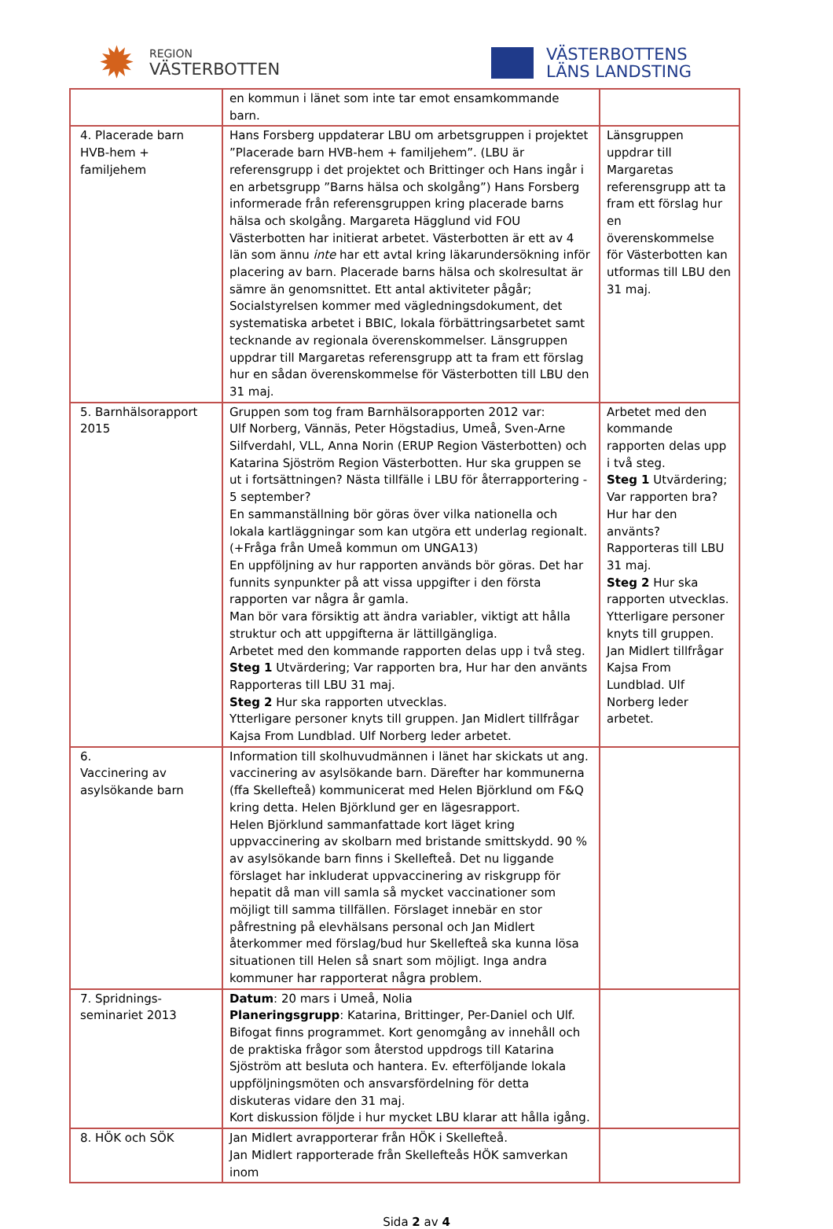✹
REGION
VÄSTERBOTTEN
VÄSTERBOTTENS
LÄNS LANDSTING
| | en kommun i länet som inte tar emot ensamkommande barn. | |
| 4. Placerade barn HVB-hem + familjehem | Hans Forsberg uppdaterar LBU om arbetsgruppen i projektet ”Placerade barn HVB-hem + familjehem”. (LBU är referensgrupp i det projektet och Brittinger och Hans ingår i en arbetsgrupp ”Barns hälsa och skolgång”) Hans Forsberg informerade från referensgruppen kring placerade barns hälsa och skolgång. Margareta Hägglund vid FOU Västerbotten har initierat arbetet. Västerbotten är ett av 4 län som ännu inte har ett avtal kring läkarundersökning inför placering av barn. Placerade barns hälsa och skolresultat är sämre än genomsnittet. Ett antal aktiviteter pågår; Socialstyrelsen kommer med vägledningsdokument, det systematiska arbetet i BBIC, lokala förbättringsarbetet samt tecknande av regionala överenskommelser. Länsgruppen uppdrar till Margaretas referensgrupp att ta fram ett förslag hur en sådan överenskommelse för Västerbotten till LBU den 31 maj. | Länsgruppen uppdrar till Margaretas referensgrupp att ta fram ett förslag hur en överenskommelse för Västerbotten kan utformas till LBU den 31 maj. |
| 5. Barnhälsorapport 2015 | Gruppen som tog fram Barnhälsorapporten 2012 var: Ulf Norberg, Vännäs, Peter Högstadius, Umeå, Sven-Arne Silfverdahl, VLL, Anna Norin (ERUP Region Västerbotten) och Katarina Sjöström Region Västerbotten. Hur ska gruppen se ut i fortsättningen? Nästa tillfälle i LBU för återrapportering - 5 september? En sammanställning bör göras över vilka nationella och lokala kartläggningar som kan utgöra ett underlag regionalt. (+Fråga från Umeå kommun om UNGA13) En uppföljning av hur rapporten används bör göras. Det har funnits synpunkter på att vissa uppgifter i den första rapporten var några år gamla. Man bör vara försiktig att ändra variabler, viktigt att hålla struktur och att uppgifterna är lättillgängliga. Arbetet med den kommande rapporten delas upp i två steg. Steg 1 Utvärdering; Var rapporten bra, Hur har den använts Rapporteras till LBU 31 maj. Steg 2 Hur ska rapporten utvecklas. Ytterligare personer knyts till gruppen. Jan Midlert tillfrågar Kajsa From Lundblad. Ulf Norberg leder arbetet. | Arbetet med den kommande rapporten delas upp i två steg. Steg 1 Utvärdering; Var rapporten bra? Hur har den använts? Rapporteras till LBU 31 maj. Steg 2 Hur ska rapporten utvecklas. Ytterligare personer knyts till gruppen. Jan Midlert tillfrågar Kajsa From Lundblad. Ulf Norberg leder arbetet. |
| 6. Vaccinering av asylsökande barn | Information till skolhuvudmännen i länet har skickats ut ang. vaccinering av asylsökande barn. Därefter har kommunerna (ffa Skellefteå) kommunicerat med Helen Björklund om F&Q kring detta. Helen Björklund ger en lägesrapport. Helen Björklund sammanfattade kort läget kring uppvaccinering av skolbarn med bristande smittskydd. 90 % av asylsökande barn finns i Skellefteå. Det nu liggande förslaget har inkluderat uppvaccinering av riskgrupp för hepatit då man vill samla så mycket vaccinationer som möjligt till samma tillfällen. Förslaget innebär en stor påfrestning på elevhälsans personal och Jan Midlert återkommer med förslag/bud hur Skellefteå ska kunna lösa situationen till Helen så snart som möjligt. Inga andra kommuner har rapporterat några problem. | |
| 7. Spridnings-seminariet 2013 | Datum : 20 mars i Umeå, Nolia Planeringsgrupp : Katarina, Brittinger, Per-Daniel och Ulf. Bifogat finns programmet. Kort genomgång av innehåll och de praktiska frågor som återstod uppdrogs till Katarina Sjöström att besluta och hantera. Ev. efterföljande lokala uppföljningsmöten och ansvarsfördelning för detta diskuteras vidare den 31 maj. Kort diskussion följde i hur mycket LBU klarar att hålla igång. | |
| 8. HÖK och SÖK | Jan Midlert avrapporterar från HÖK i Skellefteå. Jan Midlert rapporterade från Skellefteås HÖK samverkan inom | |
Sida 2 av 4